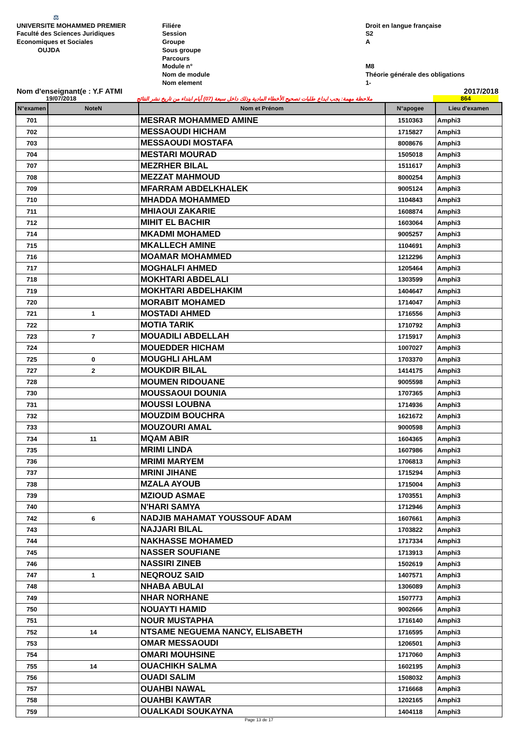⚖
UNIVERSITE MOHAMMED PREMIER
Faculté des Sciences Juridiques
Economiques et Sociales
OUJDA
Filiére
Session
Groupe
Sous groupe
Parcours
Module n°
Nom de module
Nom element
Droit en langue française
S2
A
M8
Théorie générale des obligations
1-
Nom d'enseignant(e : Y.F ATMI 2017/2018
19/07/2018 ملاحظة مهمة: يجب ايداع طلبات تصحيح الأخطاء المادية وذلك داخل سبعة (07) أيام ابتداء من تاريخ نشر النتائج 864
| N°examen | NoteN | Nom et Prénom | N°apogee | Lieu d'examen |
| --- | --- | --- | --- | --- |
| 701 | | MESRAR MOHAMMED AMINE | 1510363 | Amphi3 |
| 702 | | MESSAOUDI HICHAM | 1715827 | Amphi3 |
| 703 | | MESSAOUDI MOSTAFA | 8008676 | Amphi3 |
| 704 | | MESTARI MOURAD | 1505018 | Amphi3 |
| 707 | | MEZRHER BILAL | 1511617 | Amphi3 |
| 708 | | MEZZAT MAHMOUD | 8000254 | Amphi3 |
| 709 | | MFARRAM ABDELKHALEK | 9005124 | Amphi3 |
| 710 | | MHADDA MOHAMMED | 1104843 | Amphi3 |
| 711 | | MHIAOUI ZAKARIE | 1608874 | Amphi3 |
| 712 | | MIHIT EL BACHIR | 1603064 | Amphi3 |
| 714 | | MKADMI MOHAMED | 9005257 | Amphi3 |
| 715 | | MKALLECH AMINE | 1104691 | Amphi3 |
| 716 | | MOAMAR MOHAMMED | 1212296 | Amphi3 |
| 717 | | MOGHALFI AHMED | 1205464 | Amphi3 |
| 718 | | MOKHTARI ABDELALI | 1303599 | Amphi3 |
| 719 | | MOKHTARI ABDELHAKIM | 1404647 | Amphi3 |
| 720 | | MORABIT MOHAMED | 1714047 | Amphi3 |
| 721 | 1 | MOSTADI AHMED | 1716556 | Amphi3 |
| 722 | | MOTIA TARIK | 1710792 | Amphi3 |
| 723 | 7 | MOUADILI ABDELLAH | 1715917 | Amphi3 |
| 724 | | MOUEDDER HICHAM | 1007027 | Amphi3 |
| 725 | 0 | MOUGHLI AHLAM | 1703370 | Amphi3 |
| 727 | 2 | MOUKDIR BILAL | 1414175 | Amphi3 |
| 728 | | MOUMEN RIDOUANE | 9005598 | Amphi3 |
| 730 | | MOUSSAOUI DOUNIA | 1707365 | Amphi3 |
| 731 | | MOUSSI LOUBNA | 1714936 | Amphi3 |
| 732 | | MOUZDIM BOUCHRA | 1621672 | Amphi3 |
| 733 | | MOUZOURI AMAL | 9000598 | Amphi3 |
| 734 | 11 | MQAM ABIR | 1604365 | Amphi3 |
| 735 | | MRIMI LINDA | 1607986 | Amphi3 |
| 736 | | MRIMI MARYEM | 1706813 | Amphi3 |
| 737 | | MRINI JIHANE | 1715294 | Amphi3 |
| 738 | | MZALA AYOUB | 1715004 | Amphi3 |
| 739 | | MZIOUD ASMAE | 1703551 | Amphi3 |
| 740 | | N'HARI SAMYA | 1712946 | Amphi3 |
| 742 | 6 | NADJIB MAHAMAT YOUSSOUF ADAM | 1607661 | Amphi3 |
| 743 | | NAJJARI BILAL | 1703822 | Amphi3 |
| 744 | | NAKHASSE MOHAMED | 1717334 | Amphi3 |
| 745 | | NASSER SOUFIANE | 1713913 | Amphi3 |
| 746 | | NASSIRI ZINEB | 1502619 | Amphi3 |
| 747 | 1 | NEQROUZ SAID | 1407571 | Amphi3 |
| 748 | | NHABA ABULAI | 1306089 | Amphi3 |
| 749 | | NHAR NORHANE | 1507773 | Amphi3 |
| 750 | | NOUAYTI HAMID | 9002666 | Amphi3 |
| 751 | | NOUR MUSTAPHA | 1716140 | Amphi3 |
| 752 | 14 | NTSAME NEGUEMA NANCY, ELISABETH | 1716595 | Amphi3 |
| 753 | | OMAR MESSAOUDI | 1206501 | Amphi3 |
| 754 | | OMARI MOUHSINE | 1717060 | Amphi3 |
| 755 | 14 | OUACHIKH SALMA | 1602195 | Amphi3 |
| 756 | | OUADI SALIM | 1508032 | Amphi3 |
| 757 | | OUAHBI NAWAL | 1716668 | Amphi3 |
| 758 | | OUAHBI KAWTAR | 1202165 | Amphi3 |
| 759 | | OUALKADI SOUKAYNA | 1404118 | Amphi3 |
Page 13 de 17